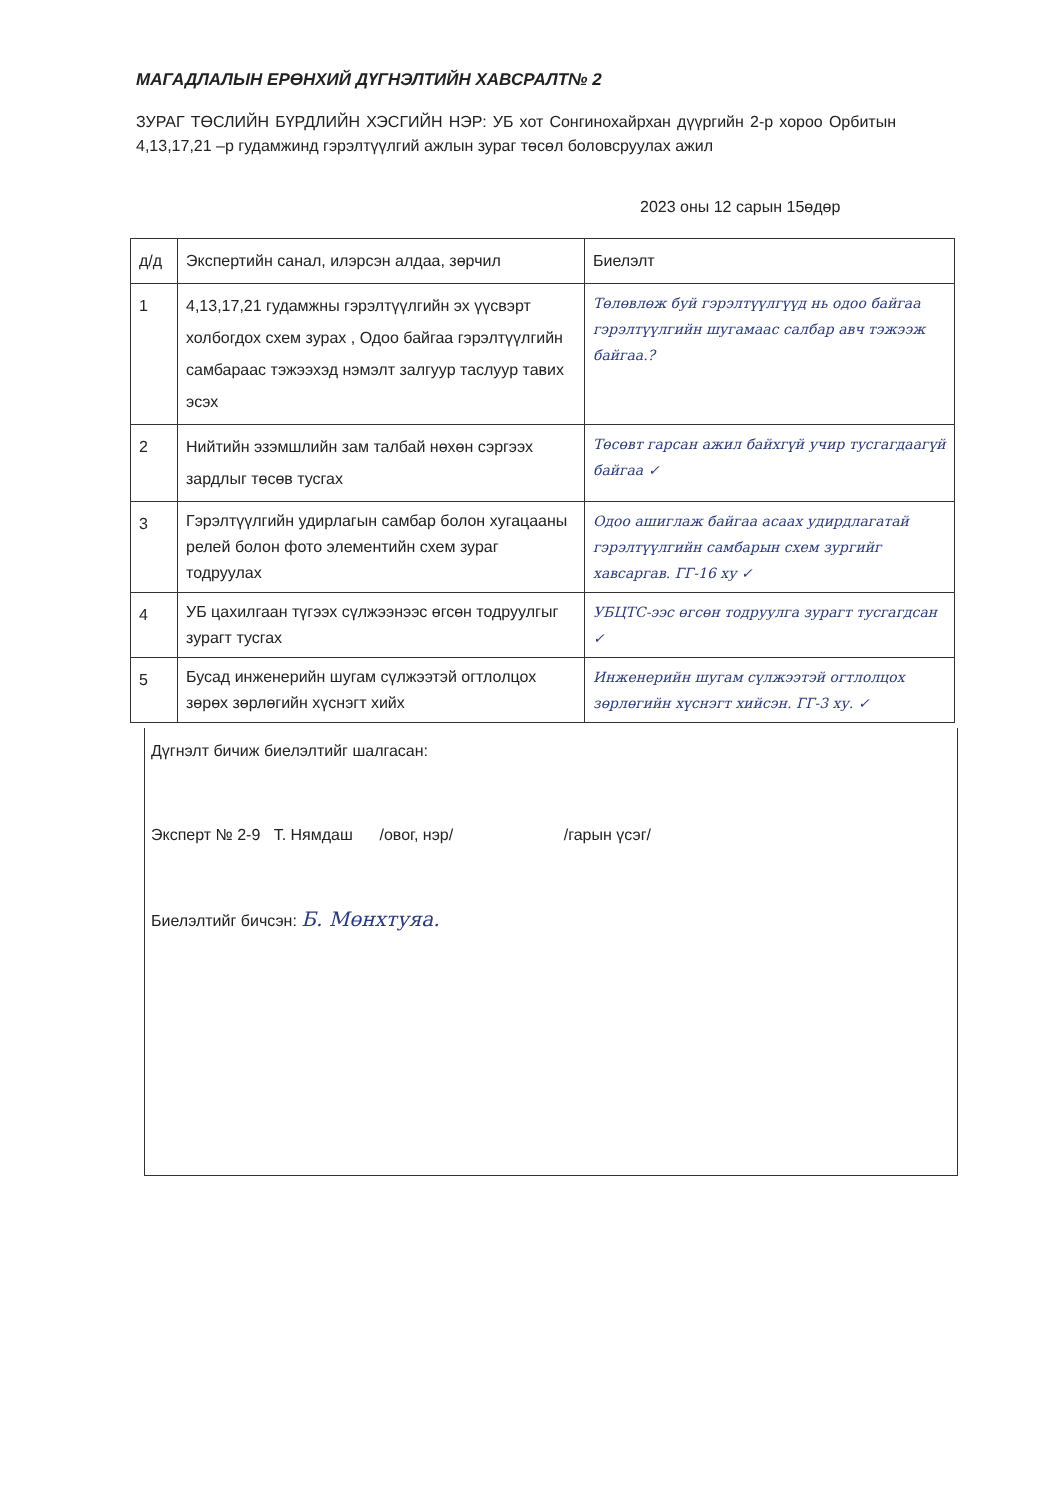МАГАДЛАЛЫН ЕРӨНХИЙ ДҮГНЭЛТИЙН ХАВСРАЛТ№ 2
ЗУРАГ ТӨСЛИЙН БҮРДЛИЙН ХЭСГИЙН НЭР: УБ хот Сонгинохайрхан дүүргийн 2-р хороо Орбитын 4,13,17,21 –р гудамжинд гэрэлтүүлгий ажлын зураг төсөл боловсруулах ажил
2023 оны 12 сарын 15өдөр
| д/д | Экспертийн санал, илэрсэн алдаа, зөрчил | Биелэлт |
| --- | --- | --- |
| 1 | 4,13,17,21 гудамжны гэрэлтүүлгийн эх үүсвэрт холбогдох схем зурах , Одоо байгаа гэрэлтүүлгийн самбараас тэжээхэд нэмэлт залгуур таслуур тавих эсэх | Төлөвлөж буй гэрэлтүүлгүүд нь одоо байгаа гэрэлтүүлгийн шугамаас салбар авч тэжээж байгаа.? |
| 2 | Нийтийн эзэмшлийн зам талбай нөхөн сэргээх зардлыг төсөв тусгах | Төсөвт гарсан ажил байхгүй учир тусгагдаагүй байгаа ✓ |
| 3 | Гэрэлтүүлгийн удирлагын самбар болон хугацааны релей болон фото элементийн схем зураг тодруулах | Одоо ашиглаж байгаа асаах удирдлагатай гэрэлтүүлгийн самбарын схем зургийг хавсаргав. ГГ-16 ху ✓ |
| 4 | УБ цахилгаан түгээх сүлжээнээс өгсөн тодруулгыг зурагт тусгах | УБЦТС-ээс өгсөн тодруулга зурагт тусгагдсан ✓ |
| 5 | Бусад инженерийн шугам сүлжээтэй огтлолцох зөрөх зөрлөгийн хүснэгт хийх | Инженерийн шугам сүлжээтэй огтлолцох зөрлөгийн хүснэгт хийсэн. ГГ-3 ху. ✓ |
Дүгнэлт бичиж биелэлтийг шалгасан:
Эксперт № 2-9 Т. Нямдаш /овог, нэр/ /гарын үсэг/
Биелэлтийг бичсэн: Б. Мөнхтуяа.